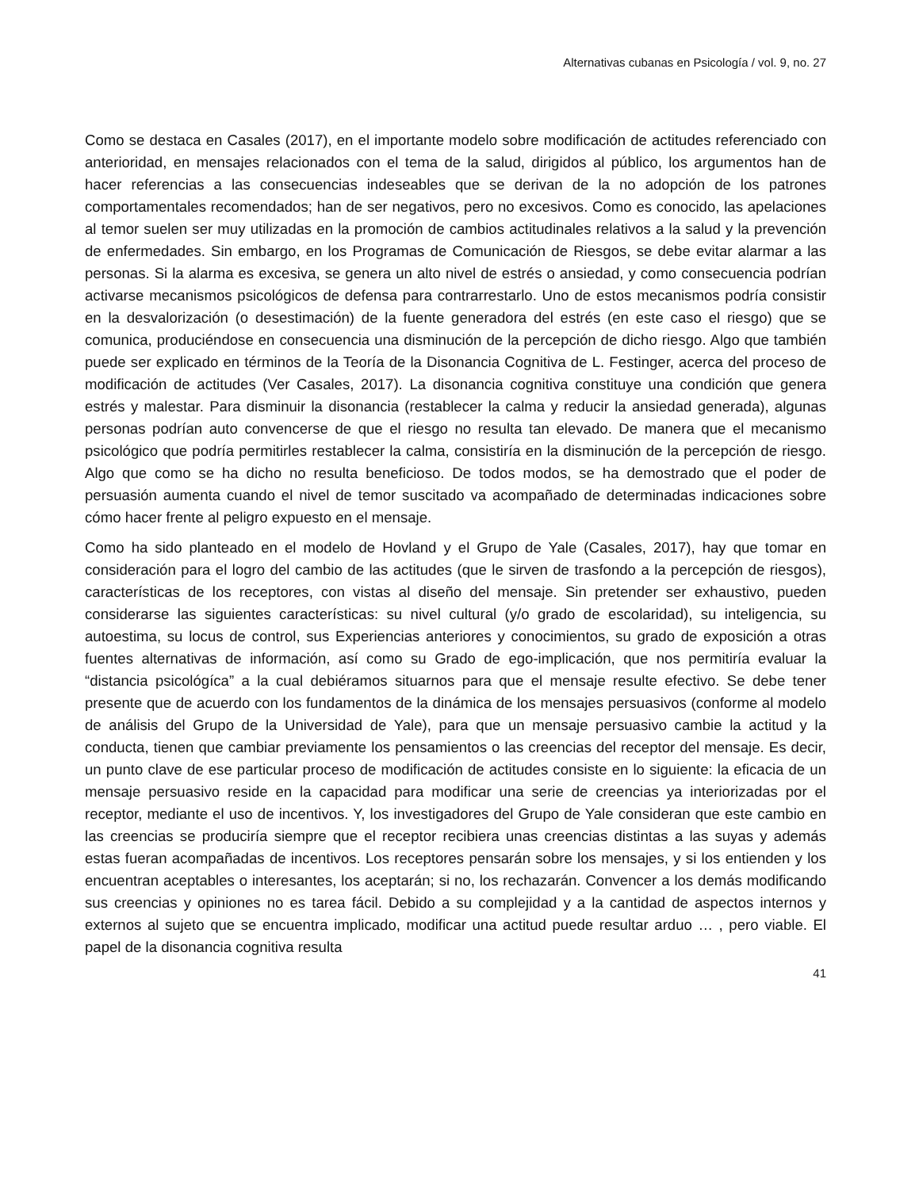Alternativas cubanas en Psicología / vol. 9, no. 27
Como se destaca en Casales (2017), en el importante modelo sobre modificación de actitudes referenciado con anterioridad, en mensajes relacionados con el tema de la salud, dirigidos al público, los argumentos han de hacer referencias a las consecuencias indeseables que se derivan de la no adopción de los patrones comportamentales recomendados; han de ser negativos, pero no excesivos. Como es conocido, las apelaciones al temor suelen ser muy utilizadas en la promoción de cambios actitudinales relativos a la salud y la prevención de enfermedades. Sin embargo, en los Programas de Comunicación de Riesgos, se debe evitar alarmar a las personas. Si la alarma es excesiva, se genera un alto nivel de estrés o ansiedad, y como consecuencia podrían activarse mecanismos psicológicos de defensa para contrarrestarlo. Uno de estos mecanismos podría consistir en la desvalorización (o desestimación) de la fuente generadora del estrés (en este caso el riesgo) que se comunica, produciéndose en consecuencia una disminución de la percepción de dicho riesgo. Algo que también puede ser explicado en términos de la Teoría de la Disonancia Cognitiva de L. Festinger, acerca del proceso de modificación de actitudes (Ver Casales, 2017). La disonancia cognitiva constituye una condición que genera estrés y malestar. Para disminuir la disonancia (restablecer la calma y reducir la ansiedad generada), algunas personas podrían auto convencerse de que el riesgo no resulta tan elevado. De manera que el mecanismo psicológico que podría permitirles restablecer la calma, consistiría en la disminución de la percepción de riesgo. Algo que como se ha dicho no resulta beneficioso. De todos modos, se ha demostrado que el poder de persuasión aumenta cuando el nivel de temor suscitado va acompañado de determinadas indicaciones sobre cómo hacer frente al peligro expuesto en el mensaje.
Como ha sido planteado en el modelo de Hovland y el Grupo de Yale (Casales, 2017), hay que tomar en consideración para el logro del cambio de las actitudes (que le sirven de trasfondo a la percepción de riesgos), características de los receptores, con vistas al diseño del mensaje. Sin pretender ser exhaustivo, pueden considerarse las siguientes características: su nivel cultural (y/o grado de escolaridad), su inteligencia, su autoestima, su locus de control, sus Experiencias anteriores y conocimientos, su grado de exposición a otras fuentes alternativas de información, así como su Grado de ego-implicación, que nos permitiría evaluar la “distancia psicológíca” a la cual debiéramos situarnos para que el mensaje resulte efectivo. Se debe tener presente que de acuerdo con los fundamentos de la dinámica de los mensajes persuasivos (conforme al modelo de análisis del Grupo de la Universidad de Yale), para que un mensaje persuasivo cambie la actitud y la conducta, tienen que cambiar previamente los pensamientos o las creencias del receptor del mensaje. Es decir, un punto clave de ese particular proceso de modificación de actitudes consiste en lo siguiente: la eficacia de un mensaje persuasivo reside en la capacidad para modificar una serie de creencias ya interiorizadas por el receptor, mediante el uso de incentivos. Y, los investigadores del Grupo de Yale consideran que este cambio en las creencias se produciría siempre que el receptor recibiera unas creencias distintas a las suyas y además estas fueran acompañadas de incentivos. Los receptores pensarán sobre los mensajes, y si los entienden y los encuentran aceptables o interesantes, los aceptarán; si no, los rechazarán. Convencer a los demás modificando sus creencias y opiniones no es tarea fácil. Debido a su complejidad y a la cantidad de aspectos internos y externos al sujeto que se encuentra implicado, modificar una actitud puede resultar arduo … , pero viable. El papel de la disonancia cognitiva resulta
41